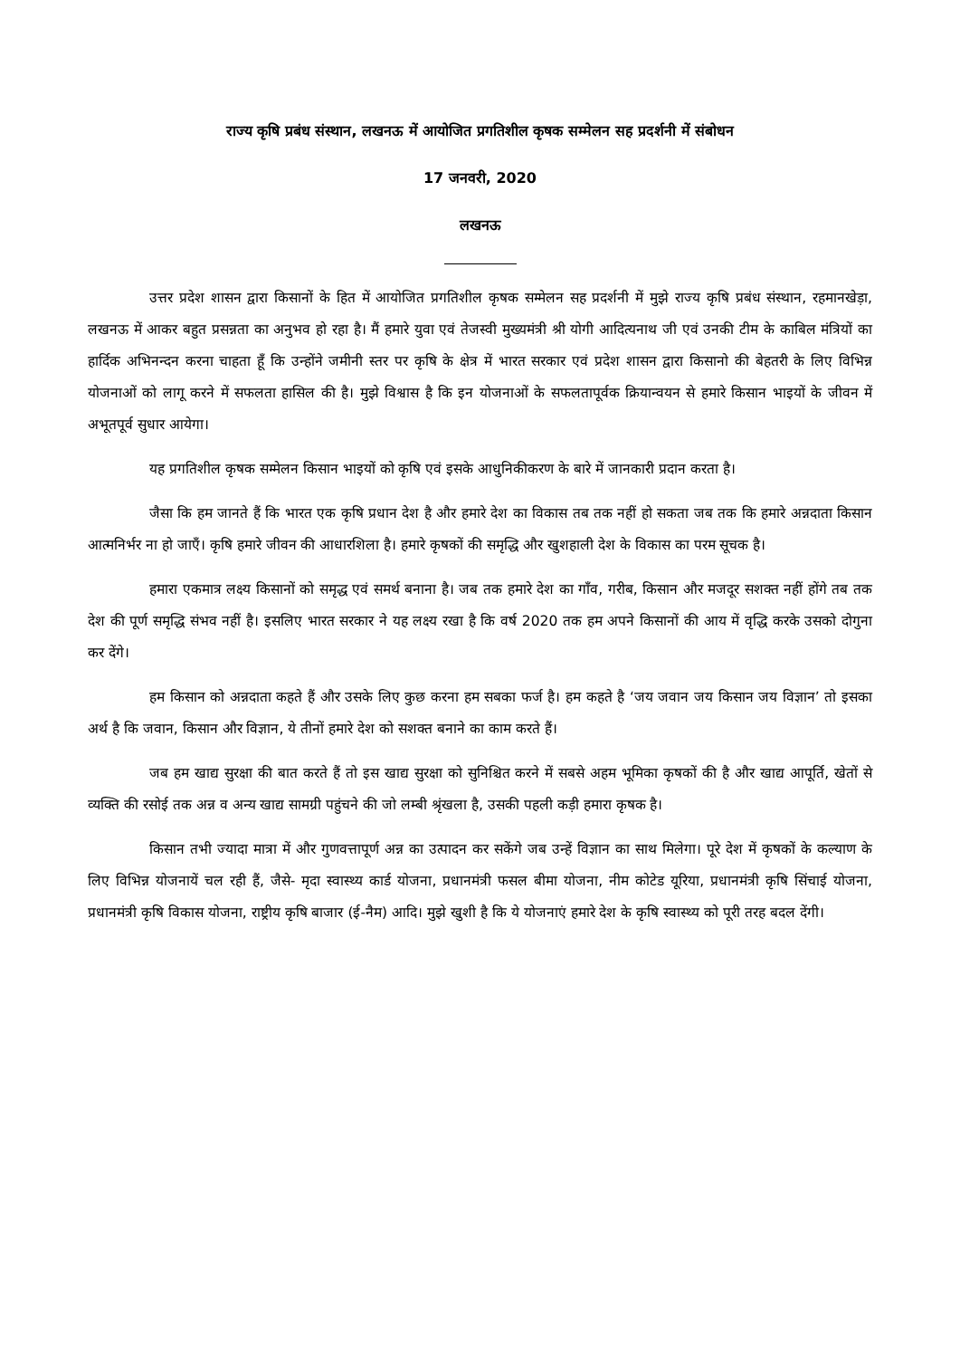राज्य कृषि प्रबंध संस्थान, लखनऊ में आयोजित प्रगतिशील कृषक सम्मेलन सह प्रदर्शनी में संबोधन
17 जनवरी, 2020
लखनऊ
उत्तर प्रदेश शासन द्वारा किसानों के हित में आयोजित प्रगतिशील कृषक सम्मेलन सह प्रदर्शनी में मुझे राज्य कृषि प्रबंध संस्थान, रहमानखेड़ा, लखनऊ में आकर बहुत प्रसन्नता का अनुभव हो रहा है। मैं हमारे युवा एवं तेजस्वी मुख्यमंत्री श्री योगी आदित्यनाथ जी एवं उनकी टीम के काबिल मंत्रियों का हार्दिक अभिनन्दन करना चाहता हूँ कि उन्होंने जमीनी स्तर पर कृषि के क्षेत्र में भारत सरकार एवं प्रदेश शासन द्वारा किसानो की बेहतरी के लिए विभिन्न योजनाओं को लागू करने में सफलता हासिल की है। मुझे विश्वास है कि इन योजनाओं के सफलतापूर्वक क्रियान्वयन से हमारे किसान भाइयों के जीवन में अभूतपूर्व सुधार आयेगा।
यह प्रगतिशील कृषक सम्मेलन किसान भाइयों को कृषि एवं इसके आधुनिकीकरण के बारे में जानकारी प्रदान करता है।
जैसा कि हम जानते हैं कि भारत एक कृषि प्रधान देश है और हमारे देश का विकास तब तक नहीं हो सकता जब तक कि हमारे अन्नदाता किसान आत्मनिर्भर ना हो जाएँ। कृषि हमारे जीवन की आधारशिला है। हमारे कृषकों की समृद्धि और खुशहाली देश के विकास का परम सूचक है।
हमारा एकमात्र लक्ष्य किसानों को समृद्ध एवं समर्थ बनाना है। जब तक हमारे देश का गाँव, गरीब, किसान और मजदूर सशक्त नहीं होंगे तब तक देश की पूर्ण समृद्धि संभव नहीं है। इसलिए भारत सरकार ने यह लक्ष्य रखा है कि वर्ष 2020 तक हम अपने किसानों की आय में वृद्धि करके उसको दोगुना कर देंगे।
हम किसान को अन्नदाता कहते हैं और उसके लिए कुछ करना हम सबका फर्ज है। हम कहते है ‘जय जवान जय किसान जय विज्ञान’ तो इसका अर्थ है कि जवान, किसान और विज्ञान, ये तीनों हमारे देश को सशक्त बनाने का काम करते हैं।
जब हम खाद्य सुरक्षा की बात करते हैं तो इस खाद्य सुरक्षा को सुनिश्चित करने में सबसे अहम भूमिका कृषकों की है और खाद्य आपूर्ति, खेतों से व्यक्ति की रसोई तक अन्न व अन्य खाद्य सामग्री पहुंचने की जो लम्बी श्रृंखला है, उसकी पहली कड़ी हमारा कृषक है।
किसान तभी ज्यादा मात्रा में और गुणवत्तापूर्ण अन्न का उत्पादन कर सकेंगे जब उन्हें विज्ञान का साथ मिलेगा। पूरे देश में कृषकों के कल्याण के लिए विभिन्न योजनायें चल रही हैं, जैसे- मृदा स्वास्थ्य कार्ड योजना, प्रधानमंत्री फसल बीमा योजना, नीम कोटेड यूरिया, प्रधानमंत्री कृषि सिंचाई योजना, प्रधानमंत्री कृषि विकास योजना, राष्ट्रीय कृषि बाजार (ई-नैम) आदि। मुझे खुशी है कि ये योजनाएं हमारे देश के कृषि स्वास्थ्य को पूरी तरह बदल देंगी।